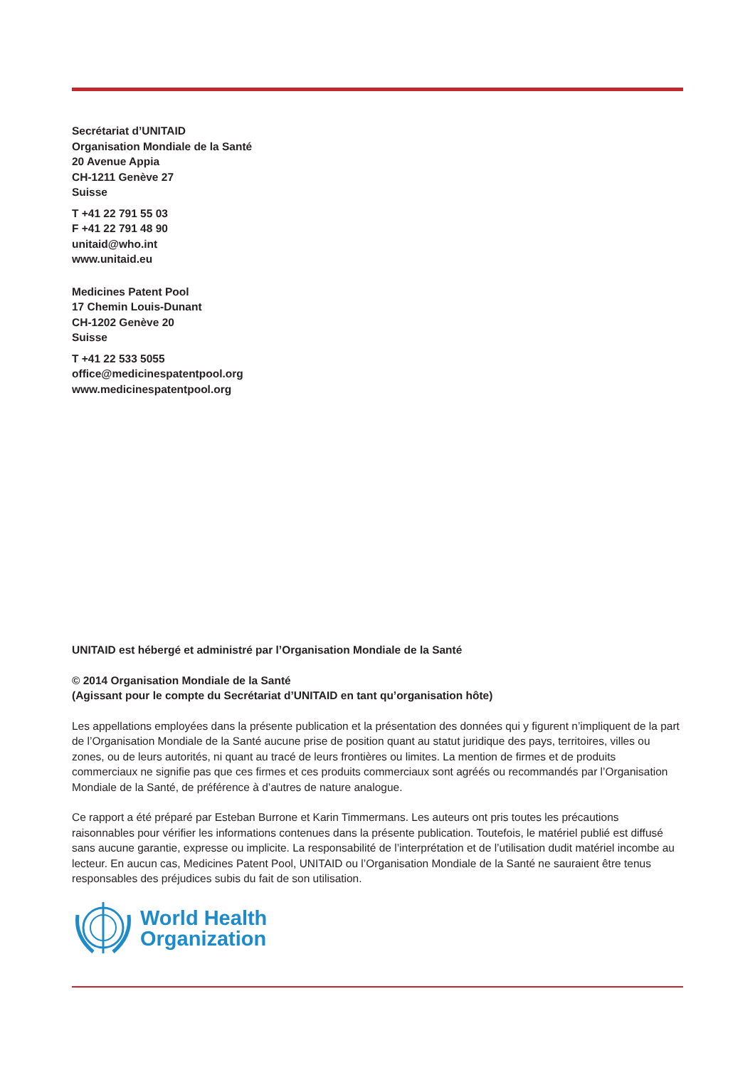Secrétariat d’UNITAID
Organisation Mondiale de la Santé
20 Avenue Appia
CH-1211 Genève 27
Suisse
T +41 22 791 55 03
F +41 22 791 48 90
unitaid@who.int
www.unitaid.eu
Medicines Patent Pool
17 Chemin Louis-Dunant
CH-1202 Genève 20
Suisse
T +41 22 533 5055
office@medicinespatentpool.org
www.medicinespatentpool.org
UNITAID est hébergé et administré par l’Organisation Mondiale de la Santé
© 2014 Organisation Mondiale de la Santé
(Agissant pour le compte du Secrétariat d’UNITAID en tant qu’organisation hôte)
Les appellations employées dans la présente publication et la présentation des données qui y figurent n’impliquent de la part de l’Organisation Mondiale de la Santé aucune prise de position quant au statut juridique des pays, territoires, villes ou zones, ou de leurs autorités, ni quant au tracé de leurs frontières ou limites. La mention de firmes et de produits commerciaux ne signifie pas que ces firmes et ces produits commerciaux sont agréés ou recommandés par l’Organisation Mondiale de la Santé, de préférence à d’autres de nature analogue.
Ce rapport a été préparé par Esteban Burrone et Karin Timmermans. Les auteurs ont pris toutes les précautions raisonnables pour vérifier les informations contenues dans la présente publication. Toutefois, le matériel publié est diffusé sans aucune garantie, expresse ou implicite. La responsabilité de l’interprétation et de l’utilisation dudit matériel incombe au lecteur. En aucun cas, Medicines Patent Pool, UNITAID ou l’Organisation Mondiale de la Santé ne sauraient être tenus responsables des préjudices subis du fait de son utilisation.
World Health
Organization